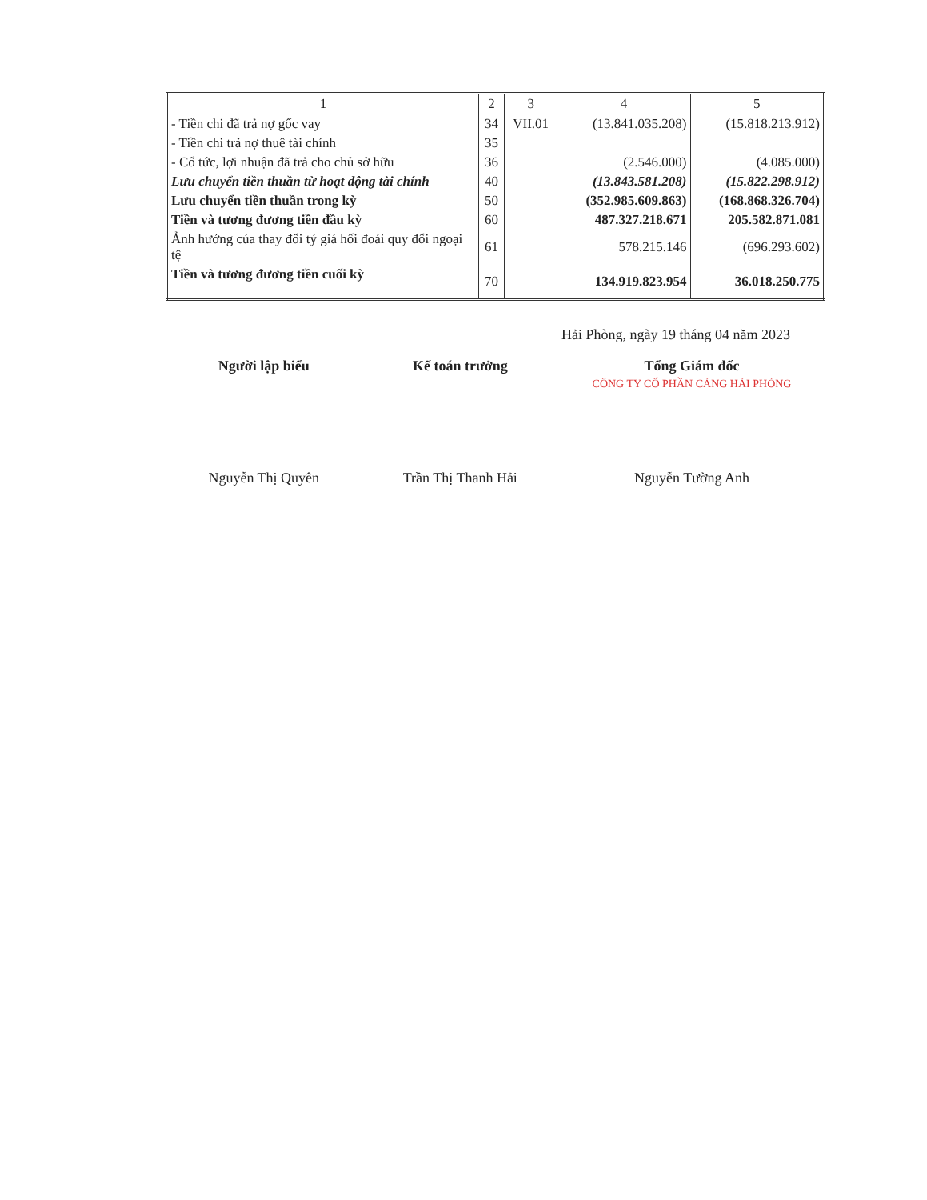| 1 | 2 | 3 | 4 | 5 |
| --- | --- | --- | --- | --- |
| - Tiền chi đã trả nợ gốc vay | 34 | VII.01 | (13.841.035.208) | (15.818.213.912) |
| - Tiền chi trả nợ thuê tài chính | 35 | | | |
| - Cổ tức, lợi nhuận đã trả cho chủ sở hữu | 36 | | (2.546.000) | (4.085.000) |
| Lưu chuyển tiền thuần từ hoạt động tài chính | 40 | | (13.843.581.208) | (15.822.298.912) |
| Lưu chuyển tiền thuần trong kỳ | 50 | | (352.985.609.863) | (168.868.326.704) |
| Tiền và tương đương tiền đầu kỳ | 60 | | 487.327.218.671 | 205.582.871.081 |
| Ảnh hưởng của thay đổi tỷ giá hối đoái quy đổi ngoại tệ | 61 | | 578.215.146 | (696.293.602) |
| Tiền và tương đương tiền cuối kỳ | 70 | | 134.919.823.954 | 36.018.250.775 |
Hải Phòng, ngày 19 tháng 04 năm 2023
Người lập biểu
Nguyễn Thị Quyên
Kế toán trưởng
Trần Thị Thanh Hải
Tổng Giám đốc
CÔNG TY CỔ PHẦN CẢNG HẢI PHÒNG
Nguyễn Tường Anh